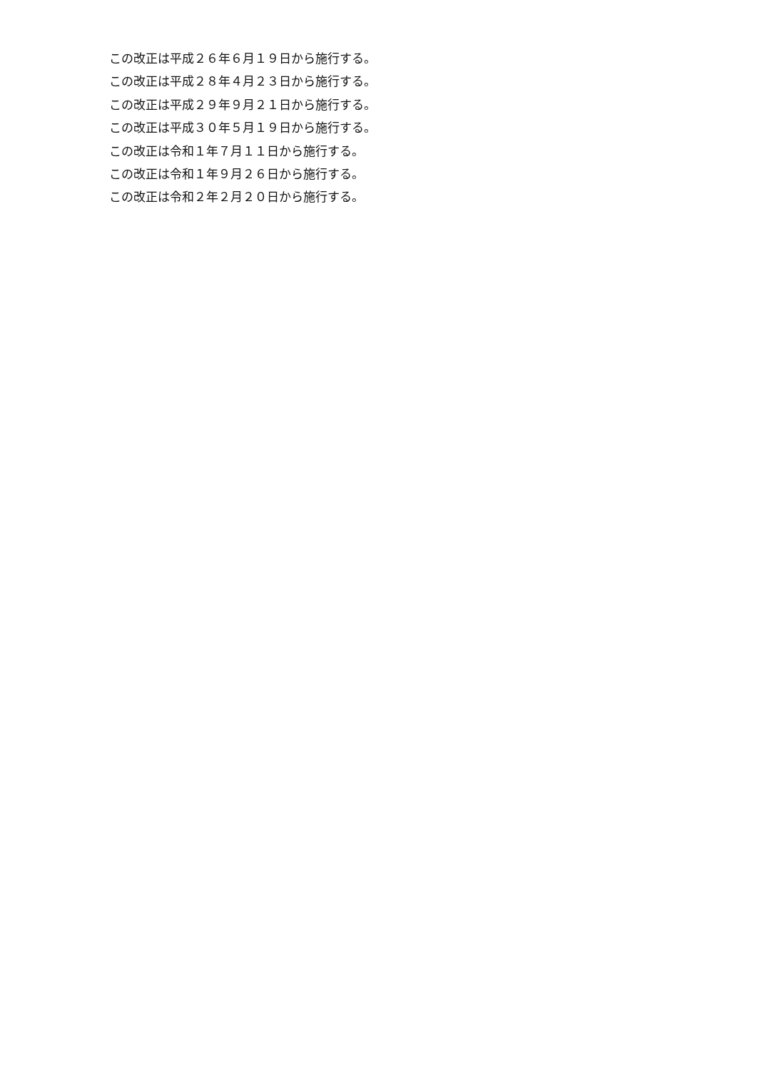この改正は平成２６年６月１９日から施行する。
この改正は平成２８年４月２３日から施行する。
この改正は平成２９年９月２１日から施行する。
この改正は平成３０年５月１９日から施行する。
この改正は令和１年７月１１日から施行する。
この改正は令和１年９月２６日から施行する。
この改正は令和２年２月２０日から施行する。